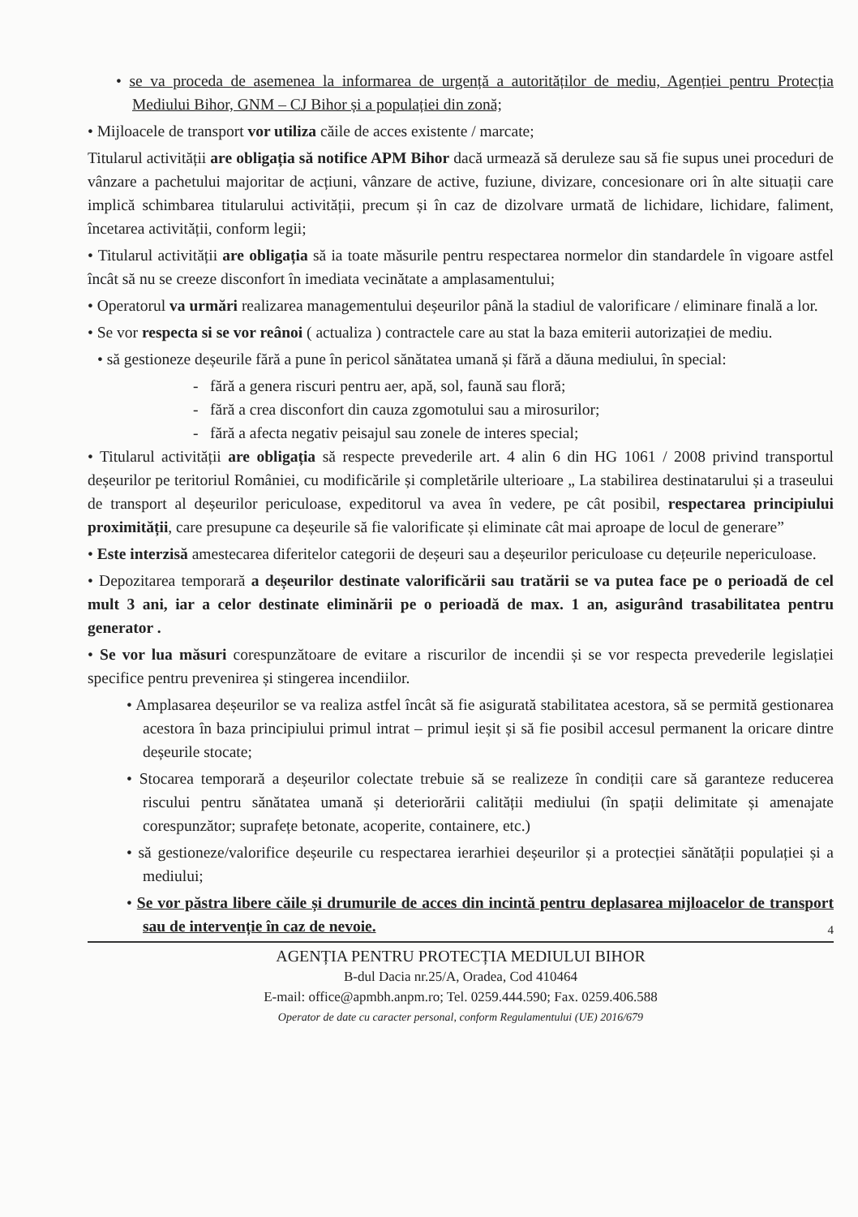• se va proceda de asemenea la informarea de urgență a autorităților de mediu, Agenției pentru Protecția Mediului Bihor, GNM – CJ Bihor și a populației din zonă;
• Mijloacele de transport vor utiliza căile de acces existente / marcate;
Titularul activității are obligația să notifice APM Bihor dacă urmează să deruleze sau să fie supus unei proceduri de vânzare a pachetului majoritar de acțiuni, vânzare de active, fuziune, divizare, concesionare ori în alte situații care implică schimbarea titularului activității, precum și în caz de dizolvare urmată de lichidare, lichidare, faliment, încetarea activității, conform legii;
• Titularul activității are obligația să ia toate măsurile pentru respectarea normelor din standardele în vigoare astfel încât să nu se creeze disconfort în imediata vecinătate a amplasamentului;
• Operatorul va urmări realizarea managementului deșeurilor până la stadiul de valorificare / eliminare finală a lor.
• Se vor respecta si se vor reânoi ( actualiza ) contractele care au stat la baza emiterii autorizației de mediu.
• să gestioneze deșeurile fără a pune în pericol sănătatea umană și fără a dăuna mediului, în special:
- fără a genera riscuri pentru aer, apă, sol, faună sau floră;
- fără a crea disconfort din cauza zgomotului sau a mirosurilor;
- fără a afecta negativ peisajul sau zonele de interes special;
• Titularul activității are obligația să respecte prevederile art. 4 alin 6 din HG 1061 / 2008 privind transportul deșeurilor pe teritoriul României, cu modificările și completările ulterioare „ La stabilirea destinatarului și a traseului de transport al deșeurilor periculoase, expeditorul va avea în vedere, pe cât posibil, respectarea principiului proximității, care presupune ca deșeurile să fie valorificate și eliminate cât mai aproape de locul de generare”
• Este interzisă amestecarea diferitelor categorii de deșeuri sau a deșeurilor periculoase cu dețeurile nepericuloase.
• Depozitarea temporară a deșeurilor destinate valorificării sau tratării se va putea face pe o perioadă de cel mult 3 ani, iar a celor destinate eliminării pe o perioadă de max. 1 an, asigurând trasabilitatea pentru generator .
• Se vor lua măsuri corespunzătoare de evitare a riscurilor de incendii și se vor respecta prevederile legislației specifice pentru prevenirea și stingerea incendiilor.
• Amplasarea deșeurilor se va realiza astfel încât să fie asigurată stabilitatea acestora, să se permită gestionarea acestora în baza principiului primul intrat – primul ieșit și să fie posibil accesul permanent la oricare dintre deșeurile stocate;
• Stocarea temporară a deșeurilor colectate trebuie să se realizeze în condiții care să garanteze reducerea riscului pentru sănătatea umană și deteriorării calității mediului (în spații delimitate și amenajate corespunzător; suprafețe betonate, acoperite, containere, etc.)
• să gestioneze/valorifice deșeurile cu respectarea ierarhiei deșeurilor și a protecției sănătății populației și a mediului;
• Se vor păstra libere căile și drumurile de acces din incintă pentru deplasarea mijloacelor de transport sau de intervenție în caz de nevoie.
4
AGENȚIA PENTRU PROTECȚIA MEDIULUI BIHOR
B-dul Dacia nr.25/A, Oradea, Cod 410464
E-mail: office@apmbh.anpm.ro; Tel. 0259.444.590; Fax. 0259.406.588
Operator de date cu caracter personal, conform Regulamentului (UE) 2016/679